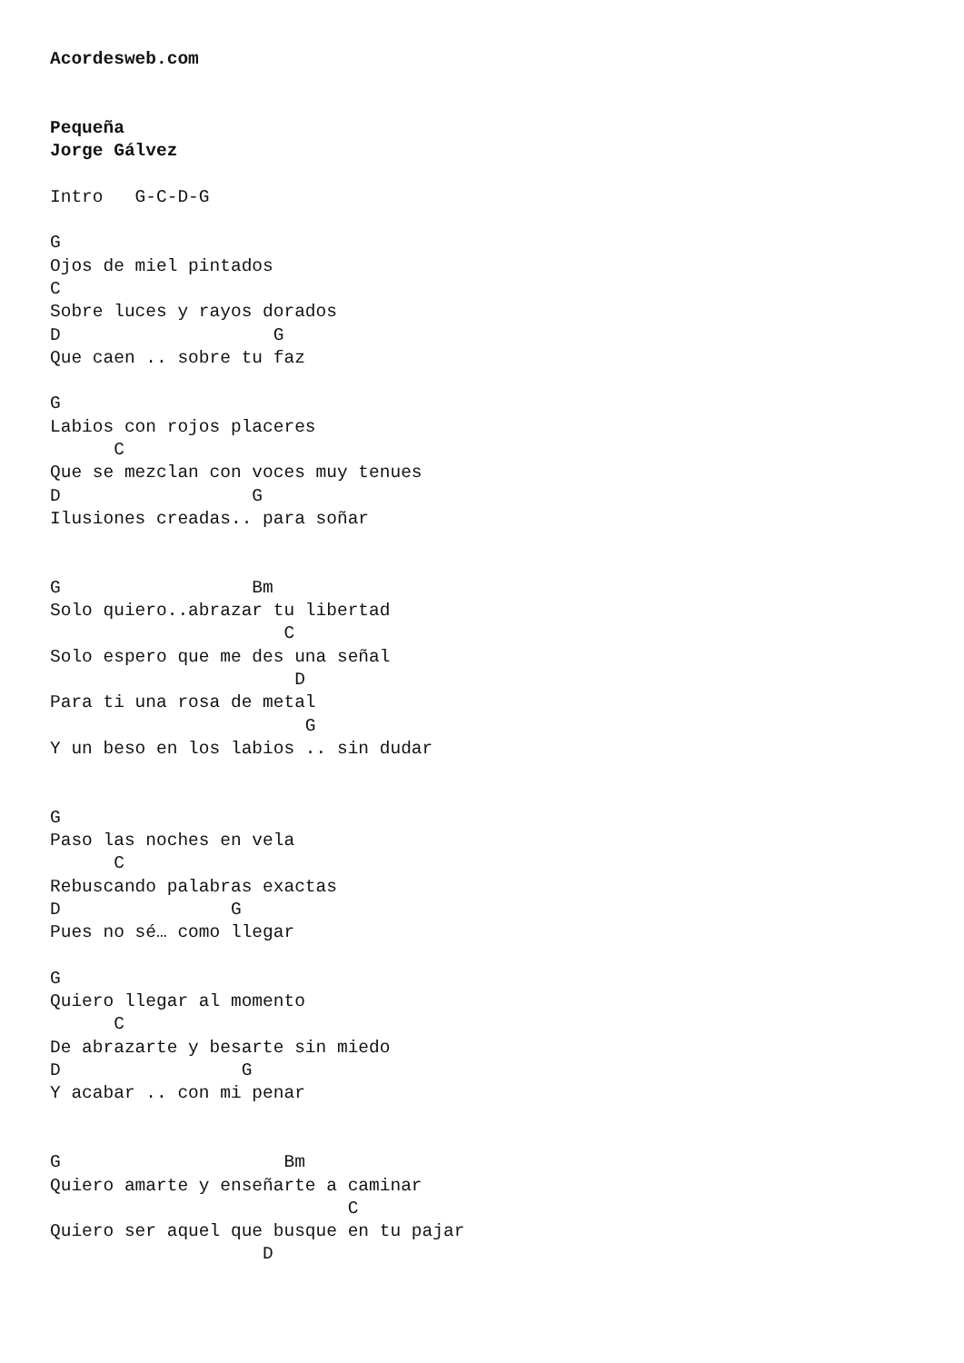Acordesweb.com


Pequeña
Jorge Gálvez

Intro   G-C-D-G

G
Ojos de miel pintados
C
Sobre luces y rayos dorados
D                    G
Que caen .. sobre tu faz

G
Labios con rojos placeres
      C
Que se mezclan con voces muy tenues
D                  G
Ilusiones creadas.. para soñar


G                  Bm
Solo quiero..abrazar tu libertad
                      C
Solo espero que me des una señal
                       D
Para ti una rosa de metal
                        G
Y un beso en los labios .. sin dudar


G
Paso las noches en vela
      C
Rebuscando palabras exactas
D                G
Pues no sé… como llegar

G
Quiero llegar al momento
      C
De abrazarte y besarte sin miedo
D                 G
Y acabar .. con mi penar


G                     Bm
Quiero amarte y enseñarte a caminar
                            C
Quiero ser aquel que busque en tu pajar
                    D